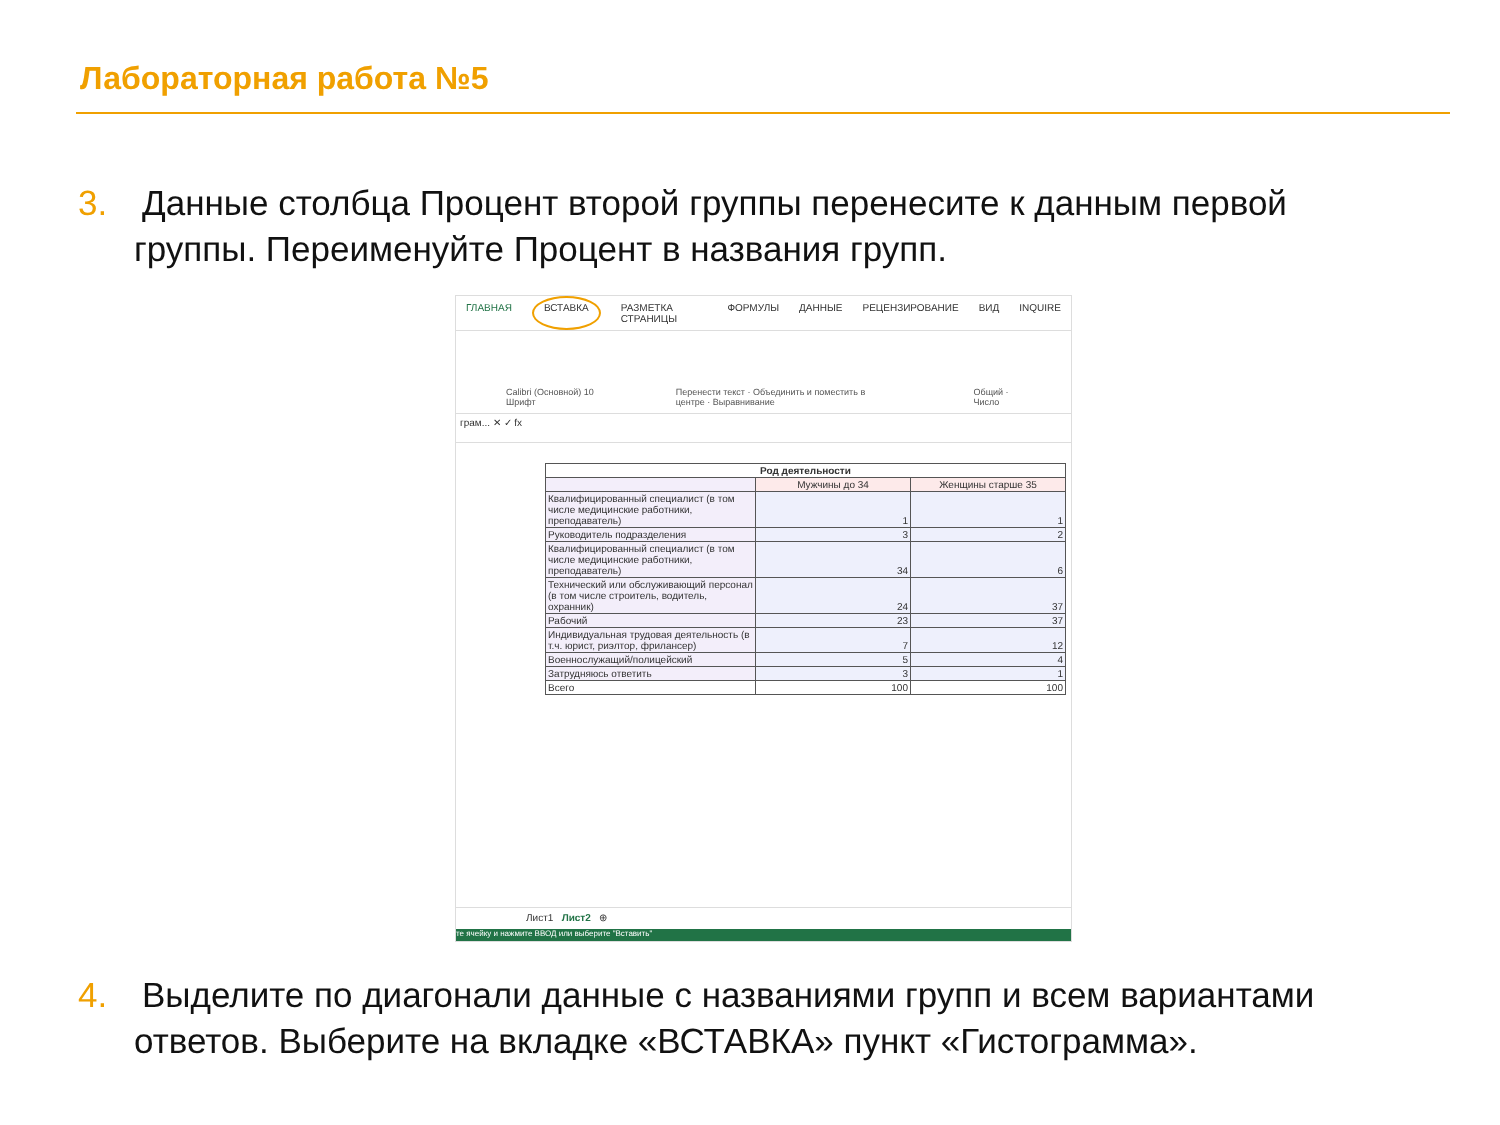Лабораторная работа №5
3.
Данные столбца Процент второй группы перенесите к данным первой группы. Переименуйте Процент в названия групп.
ГЛАВНАЯ ВСТАВКА РАЗМЕТКА СТРАНИЦЫ ФОРМУЛЫ ДАННЫЕ РЕЦЕНЗИРОВАНИЕ ВИД INQUIRE
Calibri (Основной) 10 Шрифт Перенести текст · Объединить и поместить в центре · Выравнивание Общий · Число
грам... ✕ ✓ fx
| Род деятельности | | |
| | Мужчины до 34 | Женщины старше 35 |
| Квалифицированный специалист (в том числе медицинские работники, преподаватель) | 1 | 1 |
| Руководитель подразделения | 3 | 2 |
| Квалифицированный специалист (в том числе медицинские работники, преподаватель) | 34 | 6 |
| Технический или обслуживающий персонал (в том числе строитель, водитель, охранник) | 24 | 37 |
| Рабочий | 23 | 37 |
| Индивидуальная трудовая деятельность (в т.ч. юрист, риэлтор, фрилансер) | 7 | 12 |
| Военнослужащий/полицейский | 5 | 4 |
| Затрудняюсь ответить | 3 | 1 |
| Всего | 100 | 100 |
Лист1 Лист2 ⊕
те ячейку и нажмите ВВОД или выберите "Вставить"
4.
Выделите по диагонали данные с названиями групп и всем вариантами ответов. Выберите на вкладке «ВСТАВКА» пункт «Гистограмма».